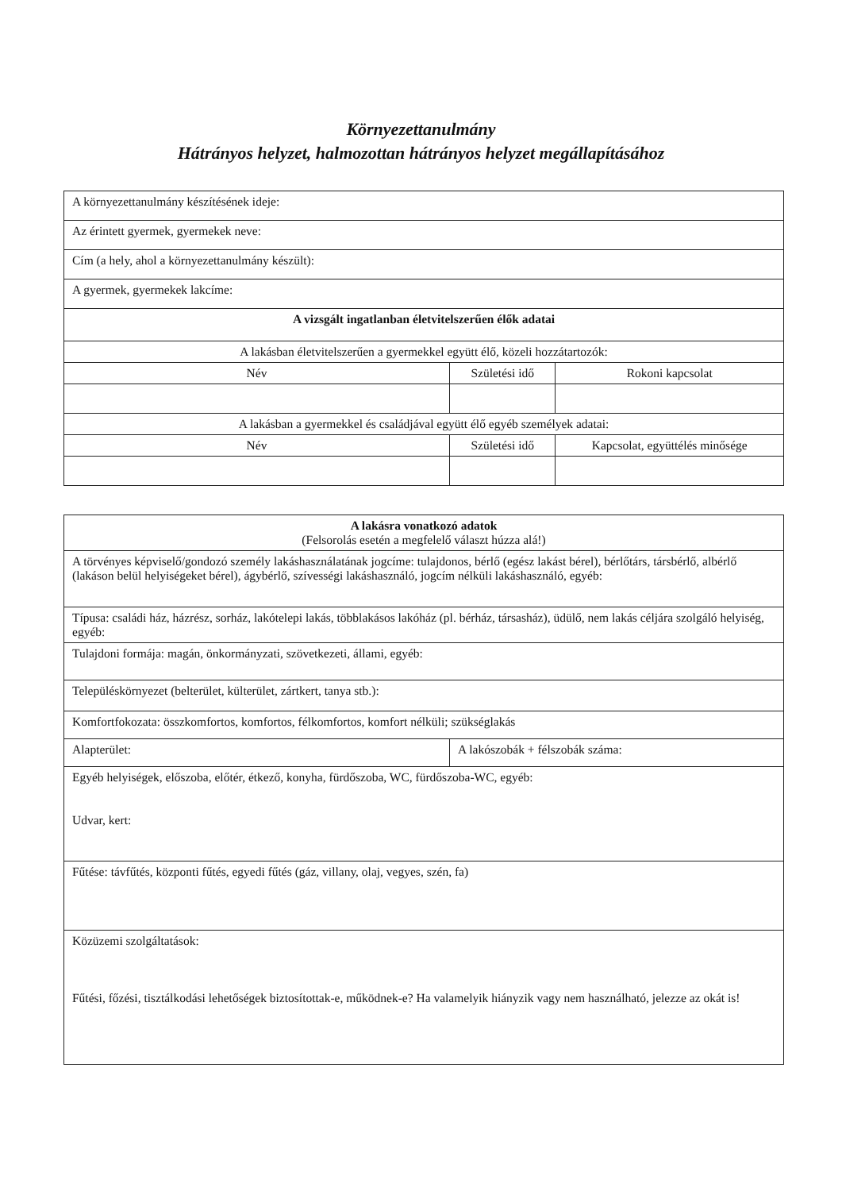Környezettanulmány
Hátrányos helyzet, halmozottan hátrányos helyzet megállapításához
| A környezettanulmány készítésének ideje: | | |
| Az érintett gyermek, gyermekek neve: | | |
| Cím (a hely, ahol a környezettanulmány készült): | | |
| A gyermek, gyermekek lakcíme: | | |
| A vizsgált ingatlanban életvitelszerűen élők adatai | | |
| A lakásban életvitelszerűen a gyermekkel együtt élő, közeli hozzátartozók: | | |
| Név | Születési idő | Rokoni kapcsolat |
| A lakásban a gyermekkel és családjával együtt élő egyéb személyek adatai: | | |
| Név | Születési idő | Kapcsolat, együttélés minősége |
| A lakásra vonatkozó adatok (Felsorolás esetén a megfelelő választ húzza alá!) | |
| A törvényes képviselő/gondozó személy lakáshasználatának jogcíme: tulajdonos, bérlő (egész lakást bérel), bérlőtárs, társbérlő, albérlő (lakáson belül helyiségeket bérel), ágybérlő, szívességi lakáshasználó, jogcím nélküli lakáshasználó, egyéb: | |
| Típusa: családi ház, házrész, sorház, lakótelepi lakás, többlakásos lakóház (pl. bérház, társasház), üdülő, nem lakás céljára szolgáló helyiség, egyéb: | |
| Tulajdoni formája: magán, önkormányzati, szövetkezeti, állami, egyéb: | |
| Településkörnyezet (belterület, külterület, zártkert, tanya stb.): | |
| Komfortfokozata: összkomfortos, komfortos, félkomfortos, komfort nélküli; szükséglakás | |
| Alapterület: | A lakószobák + félszobák száma: |
| Egyéb helyiségek, előszoba, előtér, étkező, konyha, fürdőszoba, WC, fürdőszoba-WC, egyéb: Udvar, kert: | |
| Fűtése: távfűtés, központi fűtés, egyedi fűtés (gáz, villany, olaj, vegyes, szén, fa) | |
| Közüzemi szolgáltatások: Fűtési, főzési, tisztálkodási lehetőségek biztosítottak-e, működnek-e? Ha valamelyik hiányzik vagy nem használható, jelezze az okát is! | |